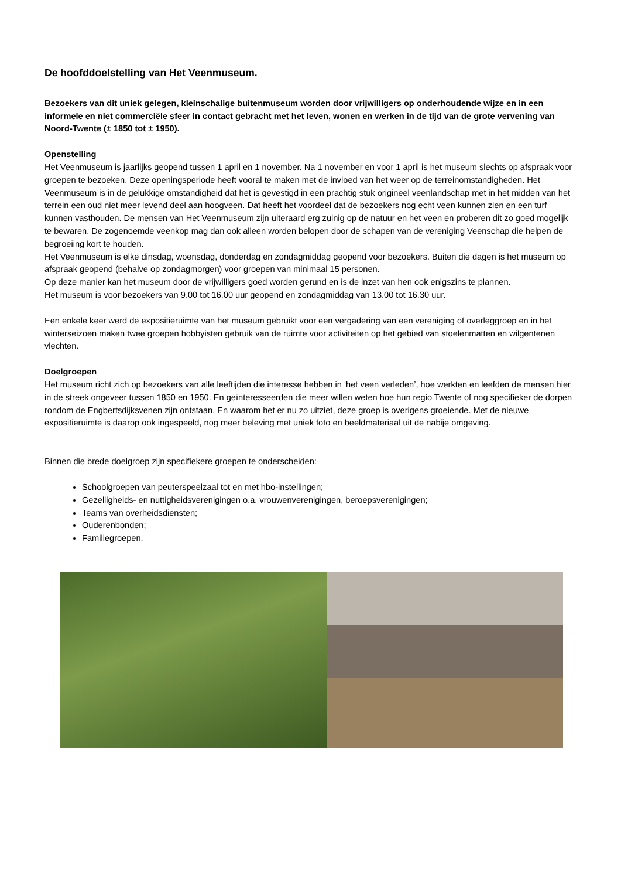De hoofddoelstelling van Het Veenmuseum.
Bezoekers van dit uniek gelegen, kleinschalige buitenmuseum worden door vrijwilligers op onderhoudende wijze en in een informele en niet commerciële sfeer in contact gebracht met het leven, wonen en werken in de tijd van de grote vervening van Noord-Twente (± 1850 tot ± 1950).
Openstelling
Het Veenmuseum is jaarlijks geopend tussen 1 april en 1 november. Na 1 november en voor 1 april is het museum slechts op afspraak voor groepen te bezoeken. Deze openingsperiode heeft vooral te maken met de invloed van het weer op de terreinomstandigheden. Het Veenmuseum is in de gelukkige omstandigheid dat het is gevestigd in een prachtig stuk origineel veenlandschap met in het midden van het terrein een oud niet meer levend deel aan hoogveen. Dat heeft het voordeel dat de bezoekers nog echt veen kunnen zien en een turf kunnen vasthouden. De mensen van Het Veenmuseum zijn uiteraard erg zuinig op de natuur en het veen en proberen dit zo goed mogelijk te bewaren. De zogenoemde veenkop mag dan ook alleen worden belopen door de schapen van de vereniging Veenschap die helpen de begroeiing kort te houden.
Het Veenmuseum is elke dinsdag, woensdag, donderdag en zondagmiddag geopend voor bezoekers. Buiten die dagen is het museum op afspraak geopend (behalve op zondagmorgen) voor groepen van minimaal 15 personen.
Op deze manier kan het museum door de vrijwilligers goed worden gerund en is de inzet van hen ook enigszins te plannen.
Het museum is voor bezoekers van 9.00 tot 16.00 uur geopend en zondagmiddag van 13.00 tot 16.30 uur.
Een enkele keer werd de expositieruimte van het museum gebruikt voor een vergadering van een vereniging of overleggroep en in het winterseizoen maken twee groepen hobbyisten gebruik van de ruimte voor activiteiten op het gebied van stoelenmatten en wilgentenen vlechten.
Doelgroepen
Het museum richt zich op bezoekers van alle leeftijden die interesse hebben in ‘het veen verleden’, hoe werkten en leefden de mensen hier in de streek ongeveer tussen 1850 en 1950. En geïnteresseerden die meer willen weten hoe hun regio Twente of nog specifieker de dorpen rondom de Engbertsdijksvenen zijn ontstaan. En waarom het er nu zo uitziet, deze groep is overigens groeiende. Met de nieuwe expositieruimte is daarop ook ingespeeld, nog meer beleving met uniek foto en beeldmateriaal uit de nabije omgeving.
Binnen die brede doelgroep zijn specifiekere groepen te onderscheiden:
Schoolgroepen van peuterspeelzaal tot en met hbo-instellingen;
Gezelligheids- en nuttigheidsverenigingen o.a. vrouwenverenigingen, beroepsverenigingen;
Teams van overheidsdiensten;
Ouderenbonden;
Familiegroepen.